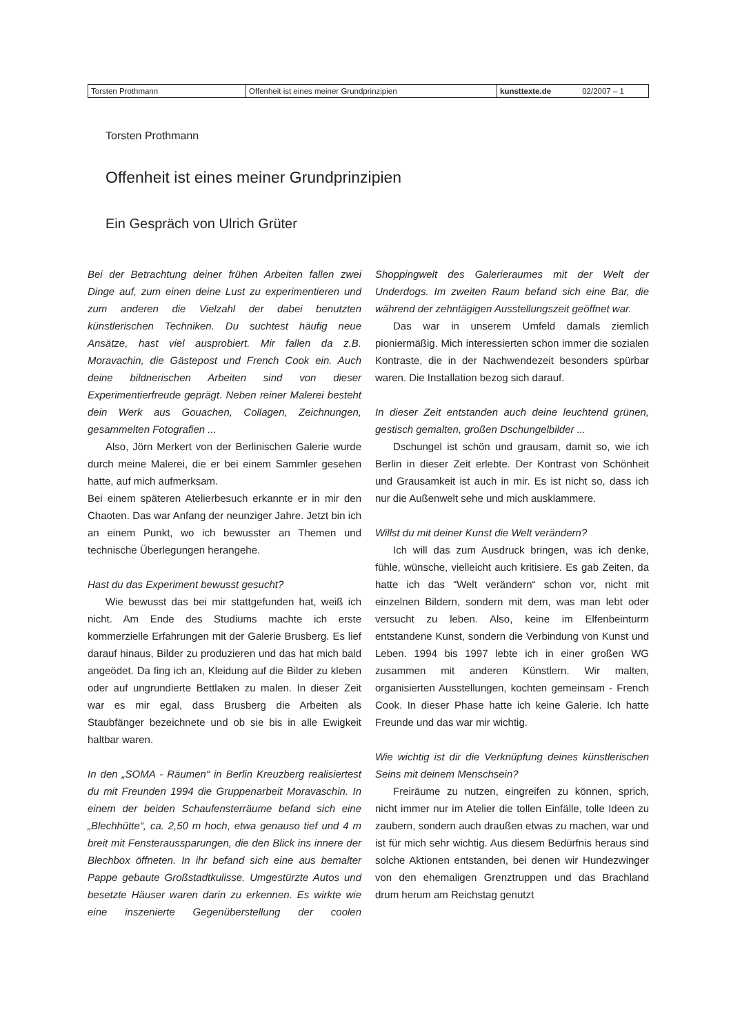| Torsten Prothmann | Offenheit ist eines meiner Grundprinzipien | kunsttexte.de | 02/2007 – 1 |
Torsten Prothmann
Offenheit ist eines meiner Grundprinzipien
Ein Gespräch von Ulrich Grüter
Bei der Betrachtung deiner frühen Arbeiten fallen zwei Dinge auf, zum einen deine Lust zu experimentieren und zum anderen die Vielzahl der dabei benutzten künstlerischen Techniken. Du suchtest häufig neue Ansätze, hast viel ausprobiert. Mir fallen da z.B. Moravachin, die Gästepost und French Cook ein. Auch deine bildnerischen Arbeiten sind von dieser Experimentierfreude geprägt. Neben reiner Malerei besteht dein Werk aus Gouachen, Collagen, Zeichnungen, gesammelten Fotografien ...
Also, Jörn Merkert von der Berlinischen Galerie wurde durch meine Malerei, die er bei einem Sammler gesehen hatte, auf mich aufmerksam.
Bei einem späteren Atelierbesuch erkannte er in mir den Chaoten. Das war Anfang der neunziger Jahre. Jetzt bin ich an einem Punkt, wo ich bewusster an Themen und technische Überlegungen herangehe.
Hast du das Experiment bewusst gesucht?
Wie bewusst das bei mir stattgefunden hat, weiß ich nicht. Am Ende des Studiums machte ich erste kommerzielle Erfahrungen mit der Galerie Brusberg. Es lief darauf hinaus, Bilder zu produzieren und das hat mich bald angeödet. Da fing ich an, Kleidung auf die Bilder zu kleben oder auf ungrundierte Bettlaken zu malen. In dieser Zeit war es mir egal, dass Brusberg die Arbeiten als Staubfänger bezeichnete und ob sie bis in alle Ewigkeit haltbar waren.
In den „SOMA - Räumen“ in Berlin Kreuzberg realisiertest du mit Freunden 1994 die Gruppenarbeit Moravaschin. In einem der beiden Schaufensterräume befand sich eine „Blechhütte“, ca. 2,50 m hoch, etwa genauso tief und 4 m breit mit Fensteraussparungen, die den Blick ins innere der Blechbox öffneten. In ihr befand sich eine aus bemalter Pappe gebaute Großstadtkulisse. Umgestürzte Autos und besetzte Häuser waren darin zu erkennen. Es wirkte wie eine inszenierte Gegenüberstellung der coolen Shoppingwelt des Galerieraumes mit der Welt der Underdogs. Im zweiten Raum befand sich eine Bar, die während der zehntägigen Ausstellungszeit geöffnet war.
Das war in unserem Umfeld damals ziemlich pioniermäßig. Mich interessierten schon immer die sozialen Kontraste, die in der Nachwendezeit besonders spürbar waren. Die Installation bezog sich darauf.
In dieser Zeit entstanden auch deine leuchtend grünen, gestisch gemalten, großen Dschungelbilder ...
Dschungel ist schön und grausam, damit so, wie ich Berlin in dieser Zeit erlebte. Der Kontrast von Schönheit und Grausamkeit ist auch in mir. Es ist nicht so, dass ich nur die Außenwelt sehe und mich ausklammere.
Willst du mit deiner Kunst die Welt verändern?
Ich will das zum Ausdruck bringen, was ich denke, fühle, wünsche, vielleicht auch kritisiere. Es gab Zeiten, da hatte ich das “Welt verändern“ schon vor, nicht mit einzelnen Bildern, sondern mit dem, was man lebt oder versucht zu leben. Also, keine im Elfenbeinturm entstandene Kunst, sondern die Verbindung von Kunst und Leben. 1994 bis 1997 lebte ich in einer großen WG zusammen mit anderen Künstlern. Wir malten, organisierten Ausstellungen, kochten gemeinsam - French Cook. In dieser Phase hatte ich keine Galerie. Ich hatte Freunde und das war mir wichtig.
Wie wichtig ist dir die Verknüpfung deines künstlerischen Seins mit deinem Menschsein?
Freiräume zu nutzen, eingreifen zu können, sprich, nicht immer nur im Atelier die tollen Einfälle, tolle Ideen zu zaubern, sondern auch draußen etwas zu machen, war und ist für mich sehr wichtig. Aus diesem Bedürfnis heraus sind solche Aktionen entstanden, bei denen wir Hundezwinger von den ehemaligen Grenztruppen und das Brachland drum herum am Reichstag genutzt